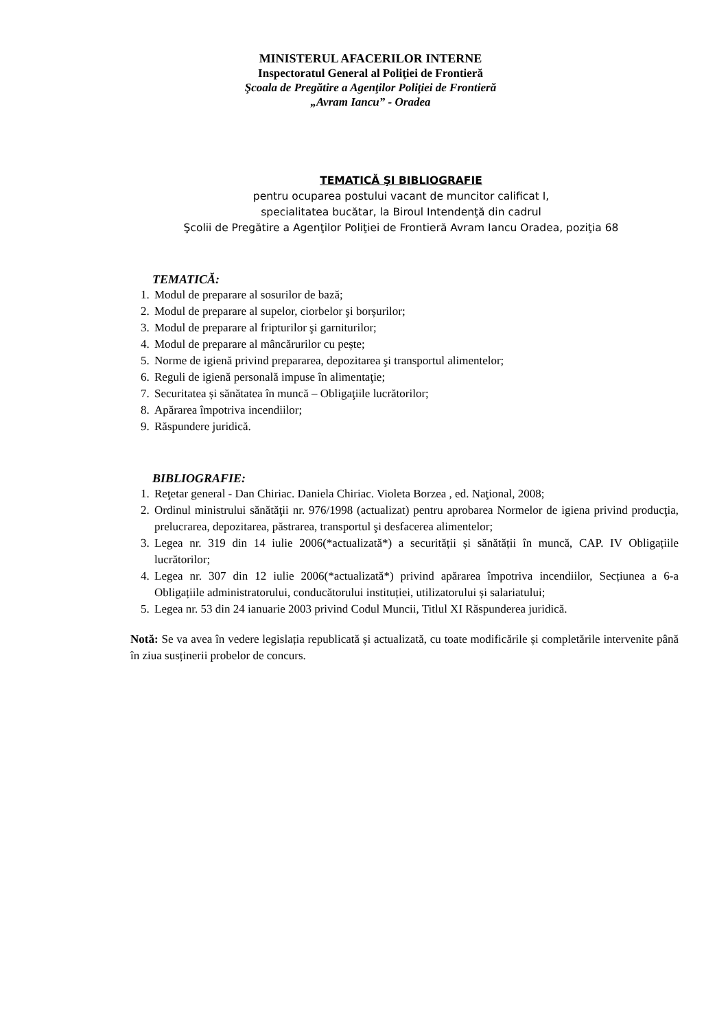MINISTERUL AFACERILOR INTERNE
Inspectoratul General al Poliţiei de Frontieră
Şcoala de Pregătire a Agenţilor Poliţiei de Frontieră
„Avram Iancu” - Oradea
TEMATICĂ ŞI BIBLIOGRAFIE
pentru ocuparea postului vacant de muncitor calificat I,
specialitatea bucătar, la Biroul Intendenţă din cadrul
Şcolii de Pregătire a Agenţilor Poliţiei de Frontieră Avram Iancu Oradea, poziţia 68
TEMATICĂ:
1. Modul de preparare al sosurilor de bază;
2. Modul de preparare al supelor, ciorbelor şi borșurilor;
3. Modul de preparare al fripturilor şi garniturilor;
4. Modul de preparare al mâncărurilor cu pește;
5. Norme de igienă privind prepararea, depozitarea şi transportul alimentelor;
6. Reguli de igienă personală impuse în alimentaţie;
7. Securitatea și sănătatea în muncă – Obligaţiile lucrătorilor;
8. Apărarea împotriva incendiilor;
9. Răspundere juridică.
BIBLIOGRAFIE:
1. Reţetar general - Dan Chiriac. Daniela Chiriac. Violeta Borzea , ed. Naţional, 2008;
2. Ordinul ministrului sănătăţii nr. 976/1998 (actualizat) pentru aprobarea Normelor de igiena privind producţia, prelucrarea, depozitarea, păstrarea, transportul şi desfacerea alimentelor;
3. Legea nr. 319 din 14 iulie 2006(*actualizată*) a securității și sănătății în muncă, CAP. IV Obligațiile lucrătorilor;
4. Legea nr. 307 din 12 iulie 2006(*actualizată*) privind apărarea împotriva incendiilor, Secțiunea a 6-a Obligațiile administratorului, conducătorului instituției, utilizatorului și salariatului;
5. Legea nr. 53 din 24 ianuarie 2003 privind Codul Muncii, Titlul XI Răspunderea juridică.
Notă: Se va avea în vedere legislația republicată și actualizată, cu toate modificările și completările intervenite până în ziua susținerii probelor de concurs.